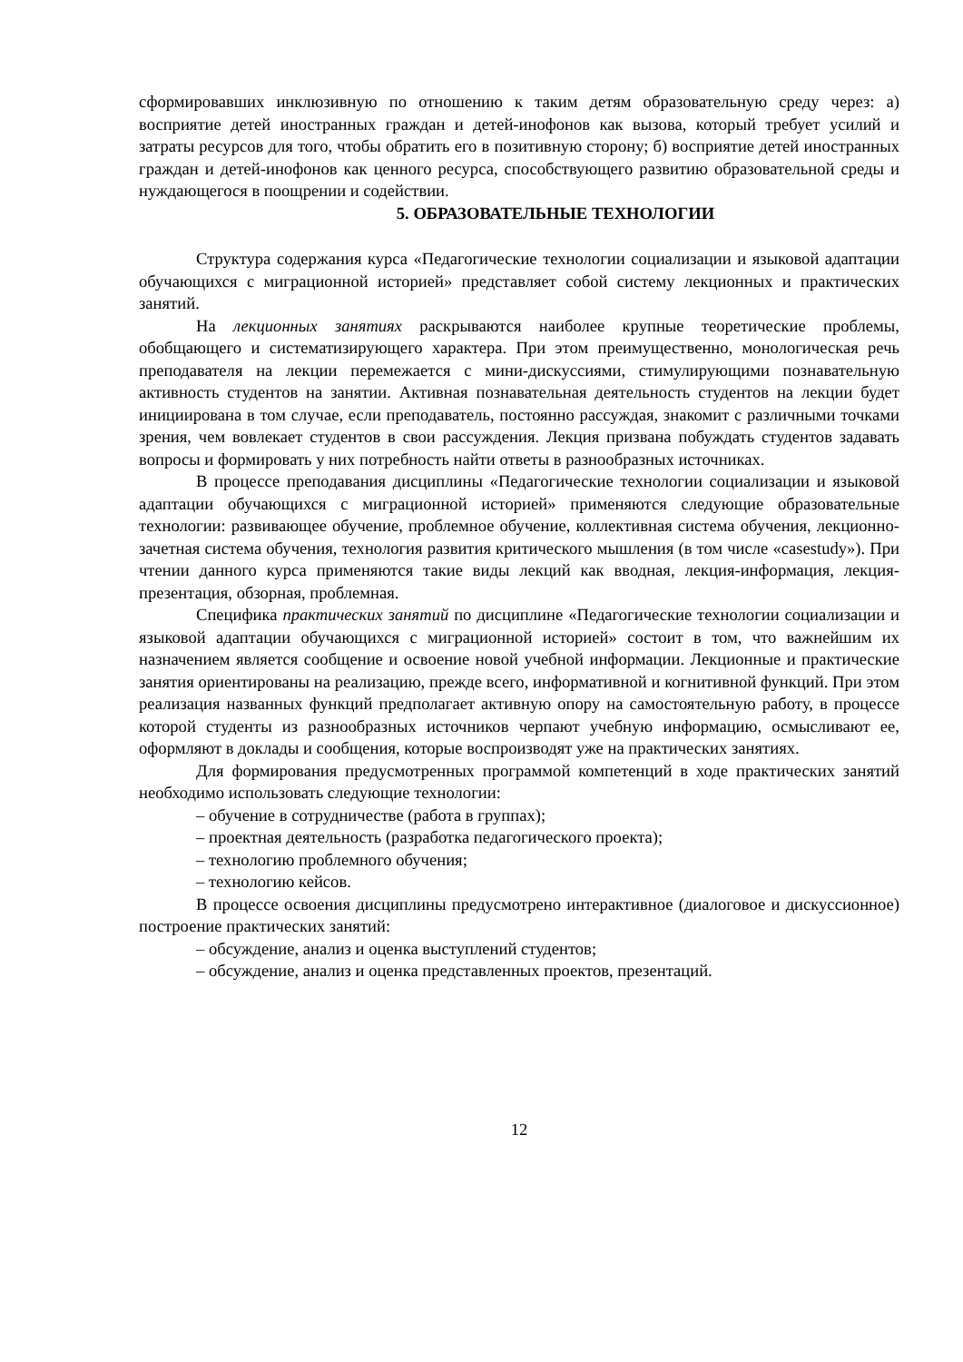сформировавших инклюзивную по отношению к таким детям образовательную среду через: а) восприятие детей иностранных граждан и детей-инофонов как вызова, который требует усилий и затраты ресурсов для того, чтобы обратить его в позитивную сторону; б) восприятие детей иностранных граждан и детей-инофонов как ценного ресурса, способствующего развитию образовательной среды и нуждающегося в поощрении и содействии.
5. ОБРАЗОВАТЕЛЬНЫЕ ТЕХНОЛОГИИ
Структура содержания курса «Педагогические технологии социализации и языковой адаптации обучающихся с миграционной историей» представляет собой систему лекционных и практических занятий.
На лекционных занятиях раскрываются наиболее крупные теоретические проблемы, обобщающего и систематизирующего характера. При этом преимущественно, монологическая речь преподавателя на лекции перемежается с мини-дискуссиями, стимулирующими познавательную активность студентов на занятии. Активная познавательная деятельность студентов на лекции будет инициирована в том случае, если преподаватель, постоянно рассуждая, знакомит с различными точками зрения, чем вовлекает студентов в свои рассуждения. Лекция призвана побуждать студентов задавать вопросы и формировать у них потребность найти ответы в разнообразных источниках.
В процессе преподавания дисциплины «Педагогические технологии социализации и языковой адаптации обучающихся с миграционной историей» применяются следующие образовательные технологии: развивающее обучение, проблемное обучение, коллективная система обучения, лекционно-зачетная система обучения, технология развития критического мышления (в том числе «casestudy»). При чтении данного курса применяются такие виды лекций как вводная, лекция-информация, лекция-презентация, обзорная, проблемная.
Специфика практических занятий по дисциплине «Педагогические технологии социализации и языковой адаптации обучающихся с миграционной историей» состоит в том, что важнейшим их назначением является сообщение и освоение новой учебной информации. Лекционные и практические занятия ориентированы на реализацию, прежде всего, информативной и когнитивной функций. При этом реализация названных функций предполагает активную опору на самостоятельную работу, в процессе которой студенты из разнообразных источников черпают учебную информацию, осмысливают ее, оформляют в доклады и сообщения, которые воспроизводят уже на практических занятиях.
Для формирования предусмотренных программой компетенций в ходе практических занятий необходимо использовать следующие технологии:
– обучение в сотрудничестве (работа в группах);
– проектная деятельность (разработка педагогического проекта);
– технологию проблемного обучения;
– технологию кейсов.
В процессе освоения дисциплины предусмотрено интерактивное (диалоговое и дискуссионное) построение практических занятий:
– обсуждение, анализ и оценка выступлений студентов;
– обсуждение, анализ и оценка представленных проектов, презентаций.
12